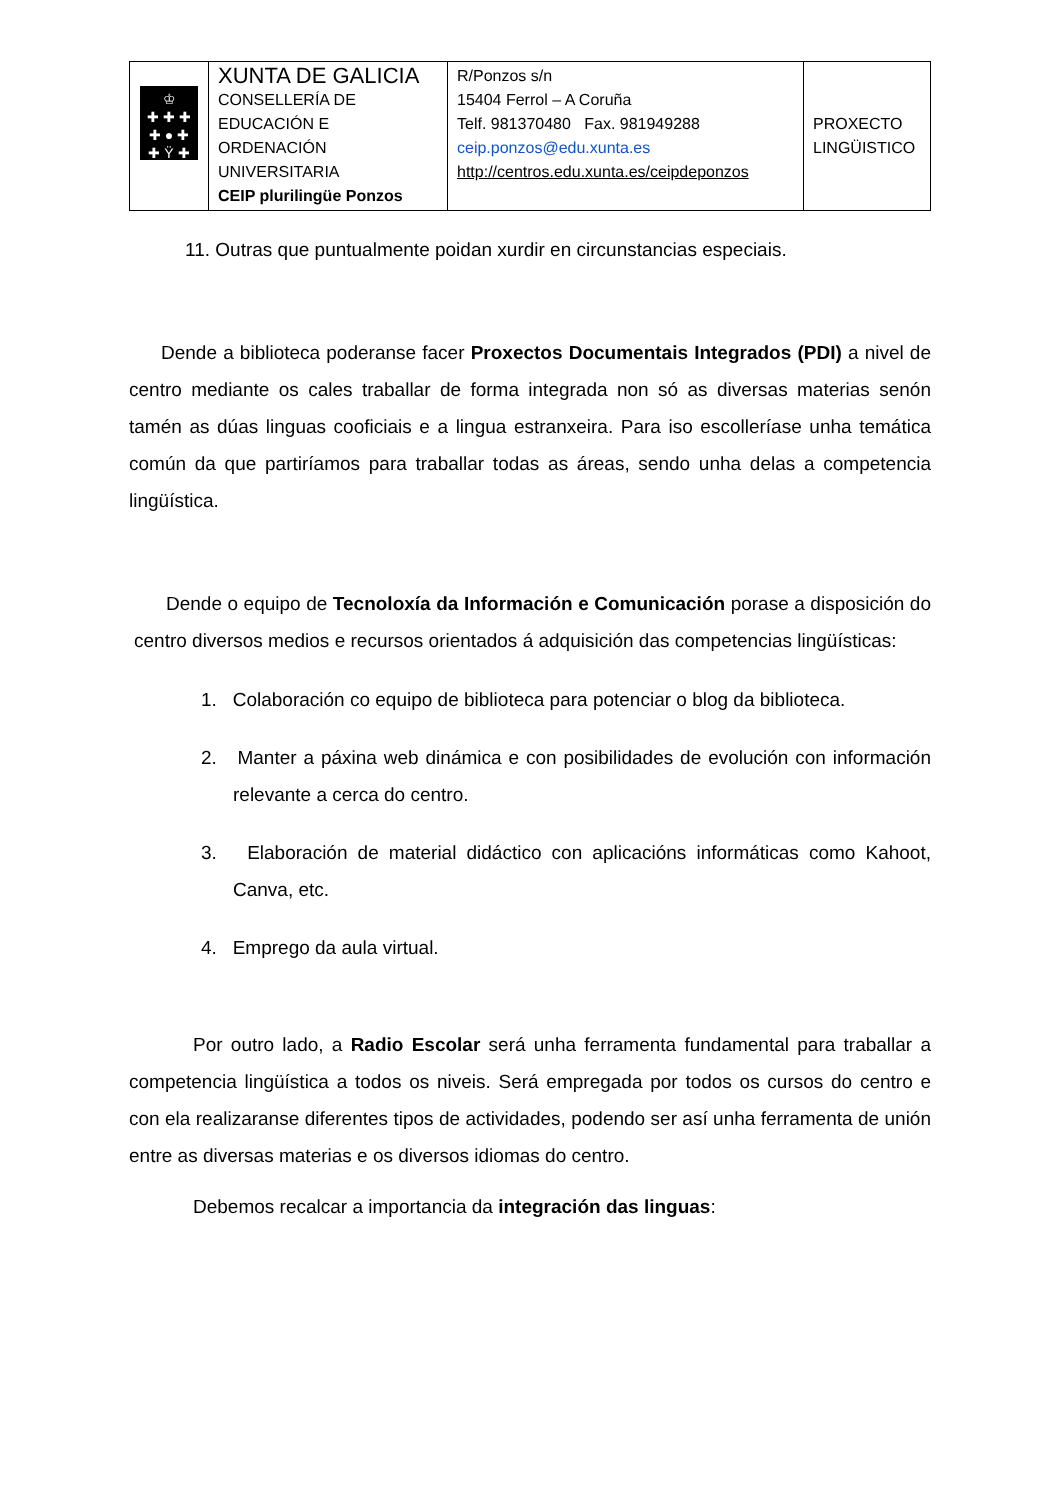| ♔ ✚ ✚ ✚ ✚ ● ✚ ✚ Ÿ ✚ | XUNTA DE GALICIA CONSELLERÍA DE EDUCACIÓN E ORDENACIÓN UNIVERSITARIA CEIP plurilingüe Ponzos | R/Ponzos s/n 15404 Ferrol – A Coruña Telf. 981370480 Fax. 981949288 ceip.ponzos@edu.xunta.es http://centros.edu.xunta.es/ceipdeponzos | PROXECTO LINGÜISTICO |
11. Outras que puntualmente poidan xurdir en circunstancias especiais.
Dende a biblioteca poderanse facer Proxectos Documentais Integrados (PDI) a nivel de centro mediante os cales traballar de forma integrada non só as diversas materias senón tamén as dúas linguas cooficiais e a lingua estranxeira. Para iso escolleríase unha temática común da que partiríamos para traballar todas as áreas, sendo unha delas a competencia lingüística.
Dende o equipo de Tecnoloxía da Información e Comunicación porase a disposición do centro diversos medios e recursos orientados á adquisición das competencias lingüísticas:
1. Colaboración co equipo de biblioteca para potenciar o blog da biblioteca.
2. Manter a páxina web dinámica e con posibilidades de evolución con información relevante a cerca do centro.
3. Elaboración de material didáctico con aplicacións informáticas como Kahoot, Canva, etc.
4. Emprego da aula virtual.
Por outro lado, a Radio Escolar será unha ferramenta fundamental para traballar a competencia lingüística a todos os niveis. Será empregada por todos os cursos do centro e con ela realizaranse diferentes tipos de actividades, podendo ser así unha ferramenta de unión entre as diversas materias e os diversos idiomas do centro.
Debemos recalcar a importancia da integración das linguas: